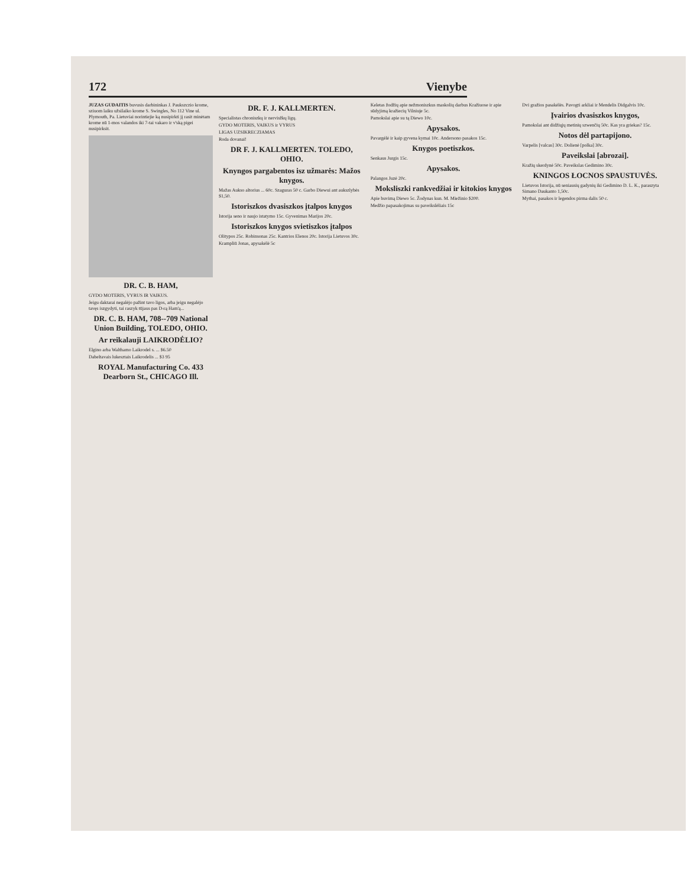172 Vienybe
JUZAS GUDAITIS buvusis darbininkas J. Paukszczio krome, sziuom laiku užsilaiko krome S. Swingles, No 112 Vine ul. Plymouth, Pa. Lietuviai norintiejie ką nusipirkti jį rasit minėtam krome nū 1-mos valandos iki 7-tai vakaro ir v'ską pigei nusipirksit.
DR. C. B. HAM,
GYDO MOTERIS, VYRUS IR VAIKUS.
Jeigu daktarai negalėjo pažint tavo ligos, arba jeigu negalėjo tavęs iszgydyti, tai raszyk tūjaus pas D-rą Ham'ą...
DR. C. B. HAM, 708--709 National Union Building, TOLEDO, OHIO.
Ar reikalauji LAIKRODĖLIO?
Elgino arba Walthamo Laikrodel s. ... $6.50
Dabeltavais lukesztais Laikrodelis ... $3 95
ROYAL Manufacturing Co. 433 Dearborn St., CHICAGO Ill.
DR. F. J. KALLMERTEN.
Specialistas chroniszkų ir nervisžkų ligų.
GYDO MOTERIS, VAIKUS ir VYRUS
LIGAS UZSIKRECZIAMAS
Roda dovanai!
DR F. J. KALLMERTEN. TOLEDO, OHIO.
Knyngos pargabentos isz užmarės: Mažos knygos.
Mažas Aukso altorius ... 60c. Szaguras 50 c. Garbo Diewui ant aukszlybės $1,50.
Istoriszkos dvasiszkos įtalpos knygos
Istorija seno ir naujo istatymo 15c. Gyvenimas Marijos 20c.
Istoriszkos knygos svietiszkos įtalpos
Olitypos 25c. Robinsonas 25c. Kantrios Elenos 20c. Istorija Lietuvos 30c.
Krampliū Jonas, apysakėlė 5c
Keletas žodžių apie nežmoniszkus maskolių darbus Kražiuose ir apie sūdyjimą kražiecių Vilniuje 5c.
Pamokslai apie su tą Diewo 10c.
Apysakos.
Pavargėlė ir kaip gyvena kymai 10c. Andersono pasakos 15c.
Knygos poetiszkos.
Senkaus Jurgis 15c.
Apysakos.
Palangos Juzė 20c.
Moksliszki rankvedžiai ir kitokios knygos
Apie buvimą Diewo 5c. Žodynas kun. M. Miežinio $200.
Medžio papasakojimas su paveikslėliais 15c
Dvi gražios pasakėlės. Pavogti arkliai ir Mendelis Didgalvis 10c.
Įvairios dvasiszkos knygos,
Pamokslai ant didžiųjų metinių szwenčių 50c. Kas yra griekas? 15c.
Notos dėl partapijono.
Varpelis [valcas] 30c. Dolienė [polka] 30c.
Paveikslai [abrozai].
Kražių skerdynė 50c. Paveikslas Gedimino 30c.
KNINGOS ŁOCNOS SPAUSTUVĖS.
Lietuvos Istorija, nū seniausių gadynių iki Gedimino D. L. K., paraszyta Simano Daukanto 1,50c.
Mythai, pasakos ir legendos pirma dalis 50 c.